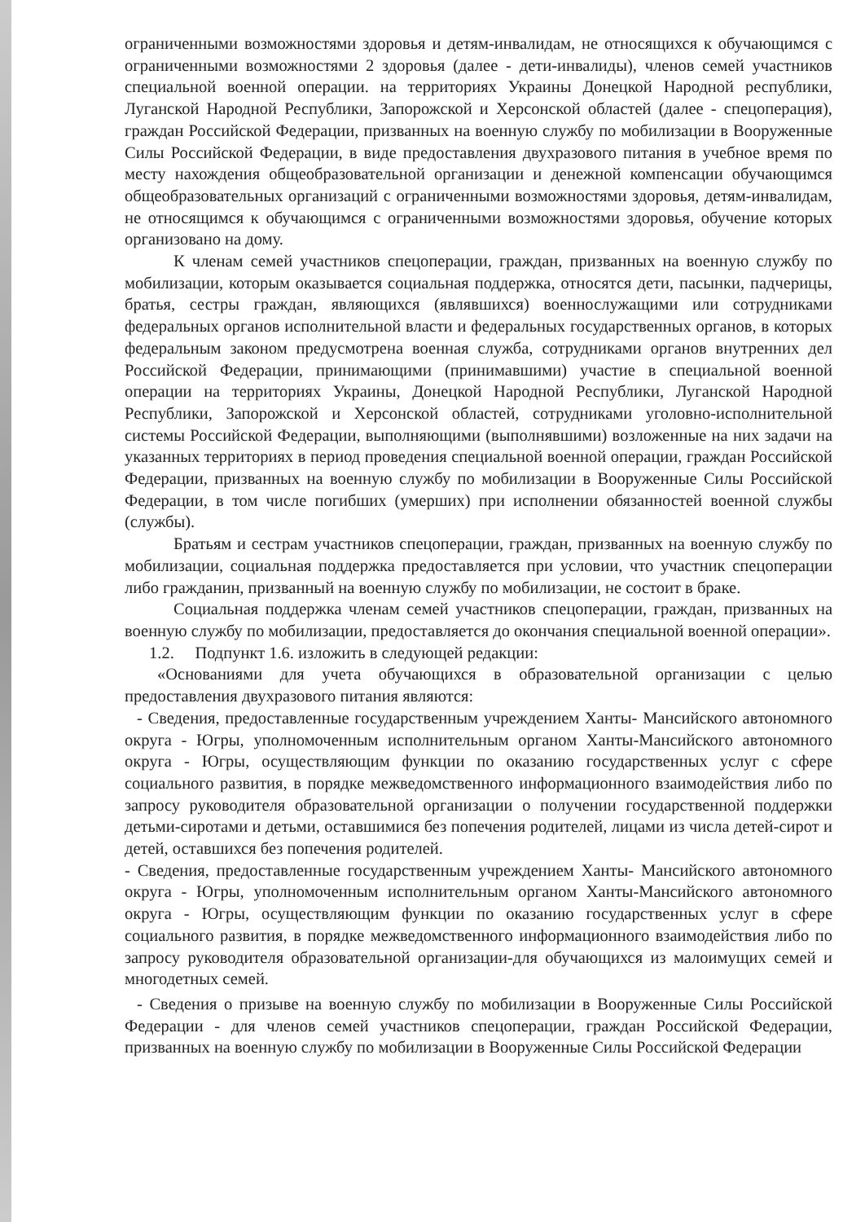ограниченными возможностями здоровья и детям-инвалидам, не относящихся к обучающимся с ограниченными возможностями 2 здоровья (далее - дети-инвалиды), членов семей участников специальной военной операции. на территориях Украины Донецкой Народной республики, Луганской Народной Республики, Запорожской и Херсонской областей (далее - спецоперация), граждан Российской Федерации, призванных на военную службу по мобилизации в Вооруженные Силы Российской Федерации, в виде предоставления двухразового питания в учебное время по месту нахождения общеобразовательной организации и денежной компенсации обучающимся общеобразовательных организаций с ограниченными возможностями здоровья, детям-инвалидам, не относящимся к обучающимся с ограниченными возможностями здоровья, обучение которых организовано на дому.
К членам семей участников спецоперации, граждан, призванных на военную службу по мобилизации, которым оказывается социальная поддержка, относятся дети, пасынки, падчерицы, братья, сестры граждан, являющихся (являвшихся) военнослужащими или сотрудниками федеральных органов исполнительной власти и федеральных государственных органов, в которых федеральным законом предусмотрена военная служба, сотрудниками органов внутренних дел Российской Федерации, принимающими (принимавшими) участие в специальной военной операции на территориях Украины, Донецкой Народной Республики, Луганской Народной Республики, Запорожской и Херсонской областей, сотрудниками уголовно-исполнительной системы Российской Федерации, выполняющими (выполнявшими) возложенные на них задачи на указанных территориях в период проведения специальной военной операции, граждан Российской Федерации, призванных на военную службу по мобилизации в Вооруженные Силы Российской Федерации, в том числе погибших (умерших) при исполнении обязанностей военной службы (службы).
Братьям и сестрам участников спецоперации, граждан, призванных на военную службу по мобилизации, социальная поддержка предоставляется при условии, что участник спецоперации либо гражданин, призванный на военную службу по мобилизации, не состоит в браке.
Социальная поддержка членам семей участников спецоперации, граждан, призванных на военную службу по мобилизации, предоставляется до окончания специальной военной операции».
1.2. Подпункт 1.6. изложить в следующей редакции:
«Основаниями для учета обучающихся в образовательной организации с целью предоставления двухразового питания являются:
- Сведения, предоставленные государственным учреждением Ханты- Мансийского автономного округа - Югры, уполномоченным исполнительным органом Ханты-Мансийского автономного округа - Югры, осуществляющим функции по оказанию государственных услуг с сфере социального развития, в порядке межведомственного информационного взаимодействия либо по запросу руководителя образовательной организации о получении государственной поддержки детьми-сиротами и детьми, оставшимися без попечения родителей, лицами из числа детей-сирот и детей, оставшихся без попечения родителей.
- Сведения, предоставленные государственным учреждением Ханты- Мансийского автономного округа - Югры, уполномоченным исполнительным органом Ханты-Мансийского автономного округа - Югры, осуществляющим функции по оказанию государственных услуг в сфере социального развития, в порядке межведомственного информационного взаимодействия либо по запросу руководителя образовательной организации-для обучающихся из малоимущих семей и многодетных семей.
- Сведения о призыве на военную службу по мобилизации в Вооруженные Силы Российской Федерации - для членов семей участников спецоперации, граждан Российской Федерации, призванных на военную службу по мобилизации в Вооруженные Силы Российской Федерации